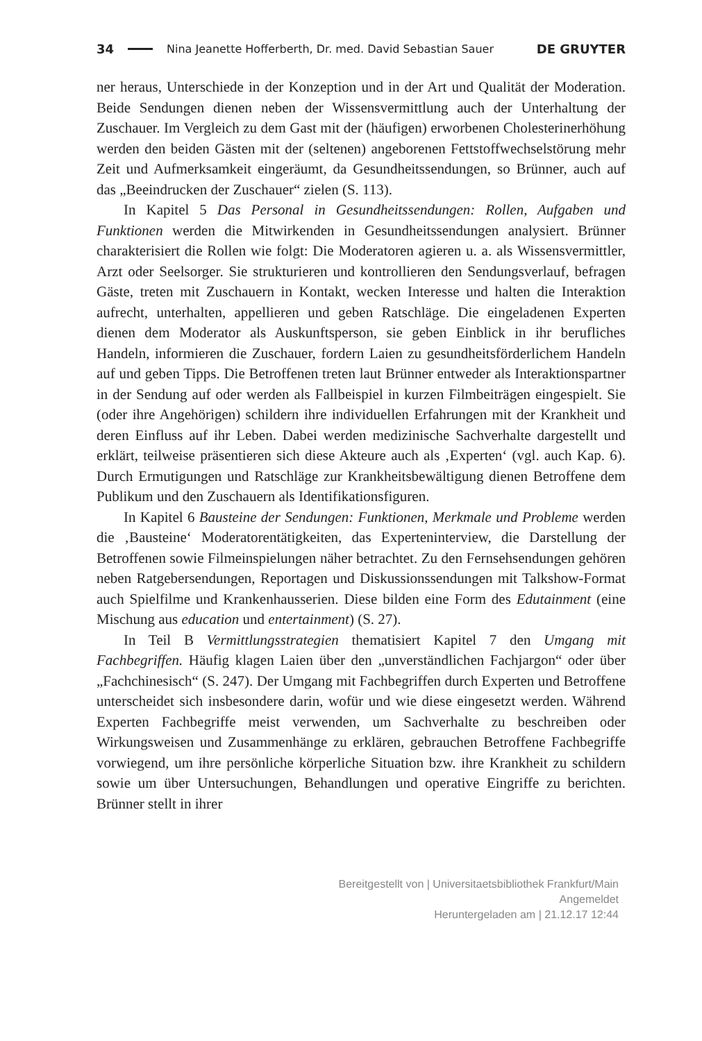34 Nina Jeanette Hofferberth, Dr. med. David Sebastian Sauer DE GRUYTER
ner heraus, Unterschiede in der Konzeption und in der Art und Qualität der Moderation. Beide Sendungen dienen neben der Wissensvermittlung auch der Unterhaltung der Zuschauer. Im Vergleich zu dem Gast mit der (häufigen) erworbenen Cholesterinerhöhung werden den beiden Gästen mit der (seltenen) angeborenen Fettstoffwechselstörung mehr Zeit und Aufmerksamkeit eingeräumt, da Gesundheitssendungen, so Brünner, auch auf das „Beeindrucken der Zuschauer“ zielen (S. 113).
In Kapitel 5 Das Personal in Gesundheitssendungen: Rollen, Aufgaben und Funktionen werden die Mitwirkenden in Gesundheitssendungen analysiert. Brünner charakterisiert die Rollen wie folgt: Die Moderatoren agieren u. a. als Wissensvermittler, Arzt oder Seelsorger. Sie strukturieren und kontrollieren den Sendungsverlauf, befragen Gäste, treten mit Zuschauern in Kontakt, wecken Interesse und halten die Interaktion aufrecht, unterhalten, appellieren und geben Ratschläge. Die eingeladenen Experten dienen dem Moderator als Auskunftsperson, sie geben Einblick in ihr berufliches Handeln, informieren die Zuschauer, fordern Laien zu gesundheitsförderlichem Handeln auf und geben Tipps. Die Betroffenen treten laut Brünner entweder als Interaktionspartner in der Sendung auf oder werden als Fallbeispiel in kurzen Filmbeiträgen eingespielt. Sie (oder ihre Angehörigen) schildern ihre individuellen Erfahrungen mit der Krankheit und deren Einfluss auf ihr Leben. Dabei werden medizinische Sachverhalte dargestellt und erklärt, teilweise präsentieren sich diese Akteure auch als ‚Experten‘ (vgl. auch Kap. 6). Durch Ermutigungen und Ratschläge zur Krankheitsbewältigung dienen Betroffene dem Publikum und den Zuschauern als Identifikationsfiguren.
In Kapitel 6 Bausteine der Sendungen: Funktionen, Merkmale und Probleme werden die ‚Bausteine‘ Moderatorentätigkeiten, das Experteninterview, die Darstellung der Betroffenen sowie Filmeinspielungen näher betrachtet. Zu den Fernsehsendungen gehören neben Ratgebersendungen, Reportagen und Diskussionssendungen mit Talkshow-Format auch Spielfilme und Krankenhausserien. Diese bilden eine Form des Edutainment (eine Mischung aus education und entertainment) (S. 27).
In Teil B Vermittlungsstrategien thematisiert Kapitel 7 den Umgang mit Fachbegriffen. Häufig klagen Laien über den „unverständlichen Fachjargon“ oder über „Fachchinesisch“ (S. 247). Der Umgang mit Fachbegriffen durch Experten und Betroffene unterscheidet sich insbesondere darin, wofür und wie diese eingesetzt werden. Während Experten Fachbegriffe meist verwenden, um Sachverhalte zu beschreiben oder Wirkungsweisen und Zusammenhänge zu erklären, gebrauchen Betroffene Fachbegriffe vorwiegend, um ihre persönliche körperliche Situation bzw. ihre Krankheit zu schildern sowie um über Untersuchungen, Behandlungen und operative Eingriffe zu berichten. Brünner stellt in ihrer
Bereitgestellt von | Universitaetsbibliothek Frankfurt/Main
Angemeldet
Heruntergeladen am | 21.12.17 12:44